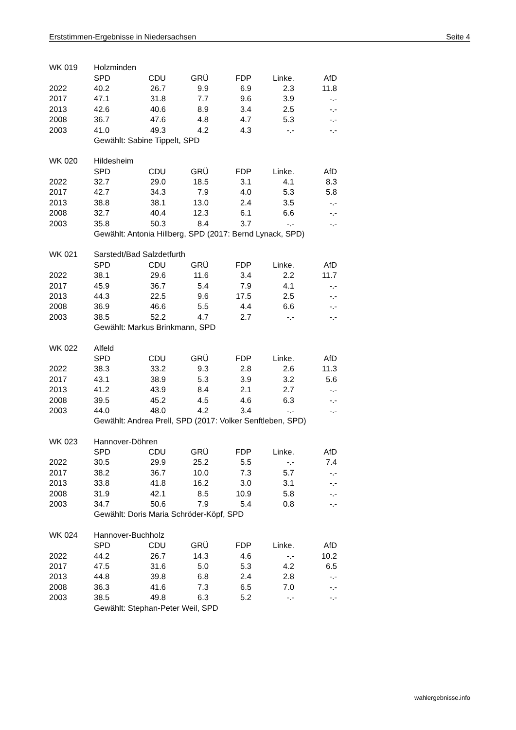Erststimmen-Ergebnisse in Niedersachsen Seite 4
| WK 019 | Holzminden | | | | | |
| | SPD | CDU | GRÜ | FDP | Linke. | AfD |
| 2022 | 40.2 | 26.7 | 9.9 | 6.9 | 2.3 | 11.8 |
| 2017 | 47.1 | 31.8 | 7.7 | 9.6 | 3.9 | -.- |
| 2013 | 42.6 | 40.6 | 8.9 | 3.4 | 2.5 | -.- |
| 2008 | 36.7 | 47.6 | 4.8 | 4.7 | 5.3 | -.- |
| 2003 | 41.0 | 49.3 | 4.2 | 4.3 | -.- | -.- |
| | Gewählt: Sabine Tippelt, SPD | | | | | |
| WK 020 | Hildesheim | | | | | |
| | SPD | CDU | GRÜ | FDP | Linke. | AfD |
| 2022 | 32.7 | 29.0 | 18.5 | 3.1 | 4.1 | 8.3 |
| 2017 | 42.7 | 34.3 | 7.9 | 4.0 | 5.3 | 5.8 |
| 2013 | 38.8 | 38.1 | 13.0 | 2.4 | 3.5 | -.- |
| 2008 | 32.7 | 40.4 | 12.3 | 6.1 | 6.6 | -.- |
| 2003 | 35.8 | 50.3 | 8.4 | 3.7 | -.- | -.- |
| | Gewählt: Antonia Hillberg, SPD (2017: Bernd Lynack, SPD) | | | | | |
| WK 021 | Sarstedt/Bad Salzdetfurth | | | | | |
| | SPD | CDU | GRÜ | FDP | Linke. | AfD |
| 2022 | 38.1 | 29.6 | 11.6 | 3.4 | 2.2 | 11.7 |
| 2017 | 45.9 | 36.7 | 5.4 | 7.9 | 4.1 | -.- |
| 2013 | 44.3 | 22.5 | 9.6 | 17.5 | 2.5 | -.- |
| 2008 | 36.9 | 46.6 | 5.5 | 4.4 | 6.6 | -.- |
| 2003 | 38.5 | 52.2 | 4.7 | 2.7 | -.- | -.- |
| | Gewählt: Markus Brinkmann, SPD | | | | | |
| WK 022 | Alfeld | | | | | |
| | SPD | CDU | GRÜ | FDP | Linke. | AfD |
| 2022 | 38.3 | 33.2 | 9.3 | 2.8 | 2.6 | 11.3 |
| 2017 | 43.1 | 38.9 | 5.3 | 3.9 | 3.2 | 5.6 |
| 2013 | 41.2 | 43.9 | 8.4 | 2.1 | 2.7 | -.- |
| 2008 | 39.5 | 45.2 | 4.5 | 4.6 | 6.3 | -.- |
| 2003 | 44.0 | 48.0 | 4.2 | 3.4 | -.- | -.- |
| | Gewählt: Andrea Prell, SPD (2017: Volker Senftleben, SPD) | | | | | |
| WK 023 | Hannover-Döhren | | | | | |
| | SPD | CDU | GRÜ | FDP | Linke. | AfD |
| 2022 | 30.5 | 29.9 | 25.2 | 5.5 | -.- | 7.4 |
| 2017 | 38.2 | 36.7 | 10.0 | 7.3 | 5.7 | -.- |
| 2013 | 33.8 | 41.8 | 16.2 | 3.0 | 3.1 | -.- |
| 2008 | 31.9 | 42.1 | 8.5 | 10.9 | 5.8 | -.- |
| 2003 | 34.7 | 50.6 | 7.9 | 5.4 | 0.8 | -.- |
| | Gewählt: Doris Maria Schröder-Köpf, SPD | | | | | |
| WK 024 | Hannover-Buchholz | | | | | |
| | SPD | CDU | GRÜ | FDP | Linke. | AfD |
| 2022 | 44.2 | 26.7 | 14.3 | 4.6 | -.- | 10.2 |
| 2017 | 47.5 | 31.6 | 5.0 | 5.3 | 4.2 | 6.5 |
| 2013 | 44.8 | 39.8 | 6.8 | 2.4 | 2.8 | -.- |
| 2008 | 36.3 | 41.6 | 7.3 | 6.5 | 7.0 | -.- |
| 2003 | 38.5 | 49.8 | 6.3 | 5.2 | -.- | -.- |
| | Gewählt: Stephan-Peter Weil, SPD | | | | | |
wahlergebnisse.info